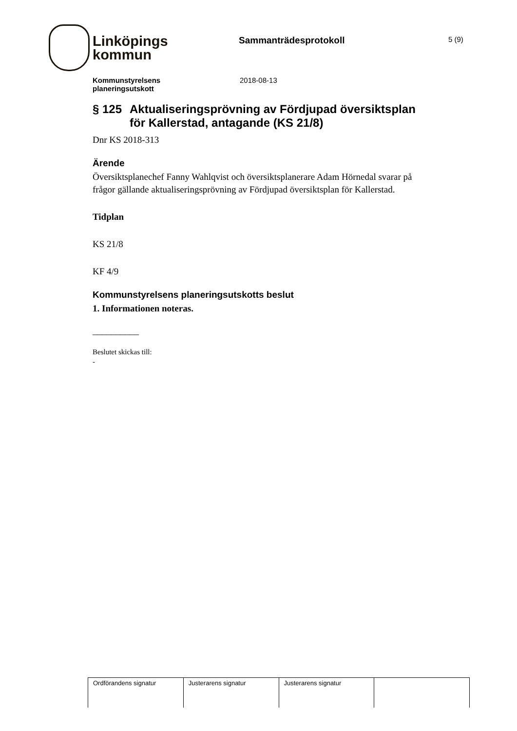Linköpings
kommun
Sammanträdesprotokoll
5 (9)
Kommunstyrelsens
planeringsutskott
2018-08-13
§ 125 Aktualiseringsprövning av Fördjupad översiktsplan för Kallerstad, antagande (KS 21/8)
Dnr KS 2018-313
Ärende
Översiktsplanechef Fanny Wahlqvist och översiktsplanerare Adam Hörnedal svarar på frågor gällande aktualiseringsprövning av Fördjupad översiktsplan för Kallerstad.
Tidplan
KS 21/8
KF 4/9
Kommunstyrelsens planeringsutskotts beslut
1. Informationen noteras.
__________
Beslutet skickas till:
-
| Ordförandens signatur | Justerarens signatur | Justerarens signatur | |